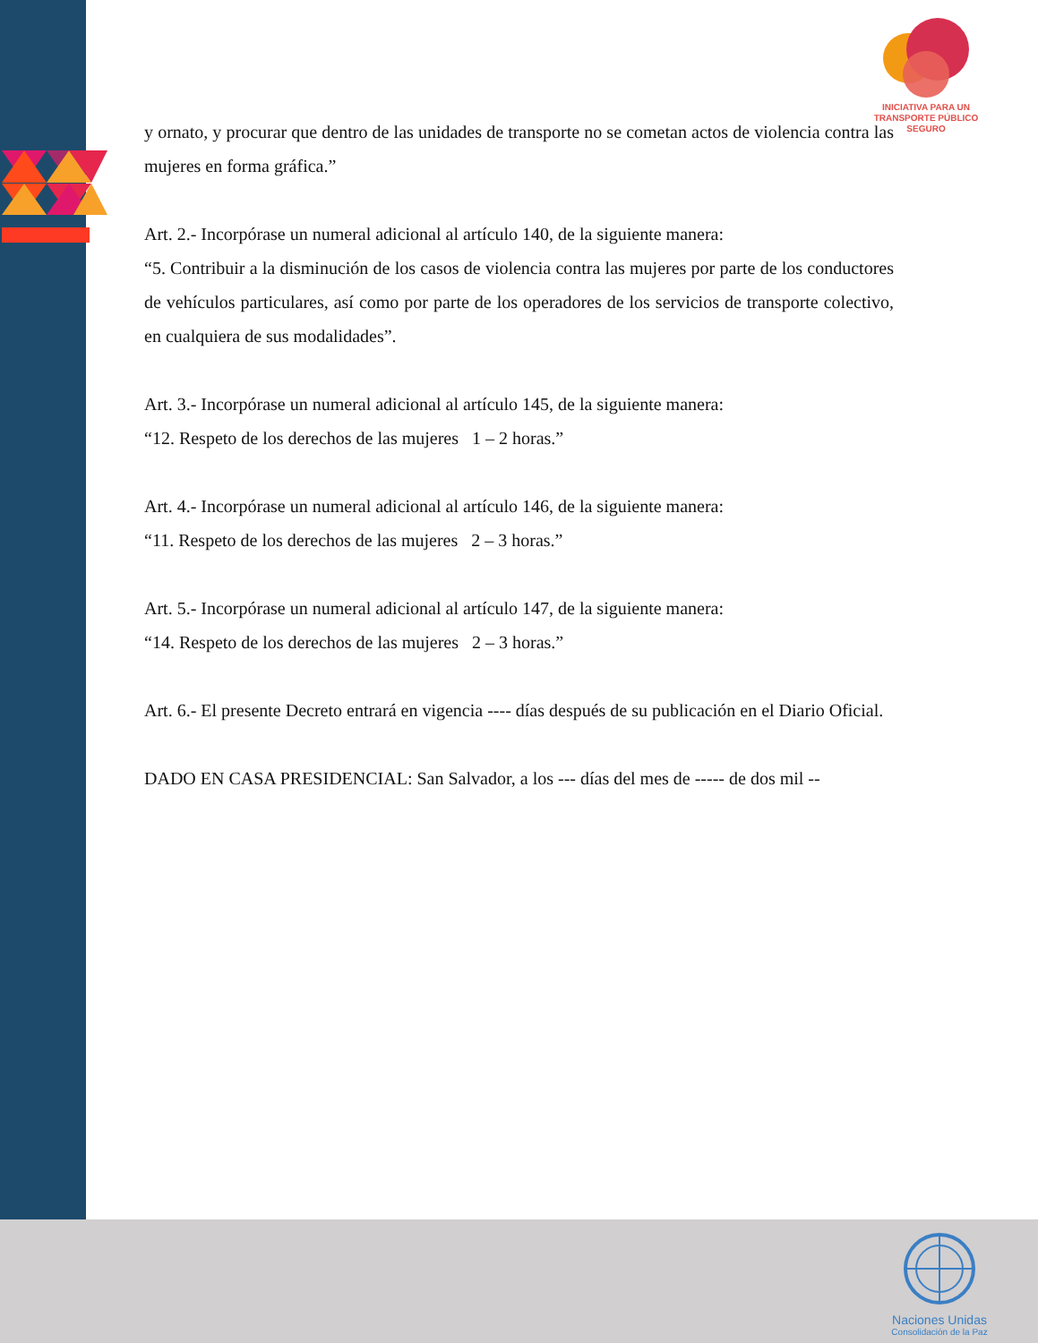INICIATIVA PARA UN
TRANSPORTE PÚBLICO
SEGURO
y ornato, y procurar que dentro de las unidades de transporte no se cometan actos de violencia contra las mujeres en forma gráfica.”
Art. 2.- Incorpórase un numeral adicional al artículo 140, de la siguiente manera:
“5. Contribuir a la disminución de los casos de violencia contra las mujeres por parte de los conductores de vehículos particulares, así como por parte de los operadores de los servicios de transporte colectivo, en cualquiera de sus modalidades”.
Art. 3.- Incorpórase un numeral adicional al artículo 145, de la siguiente manera:
“12. Respeto de los derechos de las mujeres 1 – 2 horas.”
Art. 4.- Incorpórase un numeral adicional al artículo 146, de la siguiente manera:
“11. Respeto de los derechos de las mujeres 2 – 3 horas.”
Art. 5.- Incorpórase un numeral adicional al artículo 147, de la siguiente manera:
“14. Respeto de los derechos de las mujeres 2 – 3 horas.”
Art. 6.- El presente Decreto entrará en vigencia ---- días después de su publicación en el Diario Oficial.
DADO EN CASA PRESIDENCIAL: San Salvador, a los --- días del mes de ----- de dos mil --
Naciones Unidas
Consolidación de la Paz